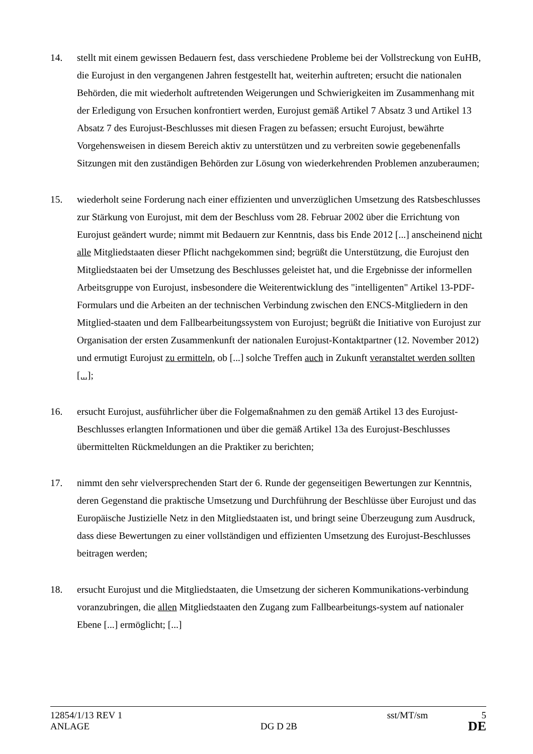14. stellt mit einem gewissen Bedauern fest, dass verschiedene Probleme bei der Vollstreckung von EuHB, die Eurojust in den vergangenen Jahren festgestellt hat, weiterhin auftreten; ersucht die nationalen Behörden, die mit wiederholt auftretenden Weigerungen und Schwierigkeiten im Zusammenhang mit der Erledigung von Ersuchen konfrontiert werden, Eurojust gemäß Artikel 7 Absatz 3 und Artikel 13 Absatz 7 des Eurojust-Beschlusses mit diesen Fragen zu befassen; ersucht Eurojust, bewährte Vorgehensweisen in diesem Bereich aktiv zu unterstützen und zu verbreiten sowie gegebenenfalls Sitzungen mit den zuständigen Behörden zur Lösung von wiederkehrenden Problemen anzuberaumen;
15. wiederholt seine Forderung nach einer effizienten und unverzüglichen Umsetzung des Ratsbeschlusses zur Stärkung von Eurojust, mit dem der Beschluss vom 28. Februar 2002 über die Errichtung von Eurojust geändert wurde; nimmt mit Bedauern zur Kenntnis, dass bis Ende 2012 [...] anscheinend nicht alle Mitgliedstaaten dieser Pflicht nachgekommen sind; begrüßt die Unterstützung, die Eurojust den Mitgliedstaaten bei der Umsetzung des Beschlusses geleistet hat, und die Ergebnisse der informellen Arbeitsgruppe von Eurojust, insbesondere die Weiterentwicklung des "intelligenten" Artikel 13-PDF-Formulars und die Arbeiten an der technischen Verbindung zwischen den ENCS-Mitgliedern in den Mitglied-staaten und dem Fallbearbeitungssystem von Eurojust; begrüßt die Initiative von Eurojust zur Organisation der ersten Zusammenkunft der nationalen Eurojust-Kontaktpartner (12. November 2012) und ermutigt Eurojust zu ermitteln, ob [...] solche Treffen auch in Zukunft veranstaltet werden sollten [...];
16. ersucht Eurojust, ausführlicher über die Folgemaßnahmen zu den gemäß Artikel 13 des Eurojust-Beschlusses erlangten Informationen und über die gemäß Artikel 13a des Eurojust-Beschlusses übermittelten Rückmeldungen an die Praktiker zu berichten;
17. nimmt den sehr vielversprechenden Start der 6. Runde der gegenseitigen Bewertungen zur Kenntnis, deren Gegenstand die praktische Umsetzung und Durchführung der Beschlüsse über Eurojust und das Europäische Justizielle Netz in den Mitgliedstaaten ist, und bringt seine Überzeugung zum Ausdruck, dass diese Bewertungen zu einer vollständigen und effizienten Umsetzung des Eurojust-Beschlusses beitragen werden;
18. ersucht Eurojust und die Mitgliedstaaten, die Umsetzung der sicheren Kommunikations-verbindung voranzubringen, die allen Mitgliedstaaten den Zugang zum Fallbearbeitungs-system auf nationaler Ebene [...] ermöglicht; [...]
12854/1/13 REV 1 sst/MT/sm 5
ANLAGE DG D 2B DE